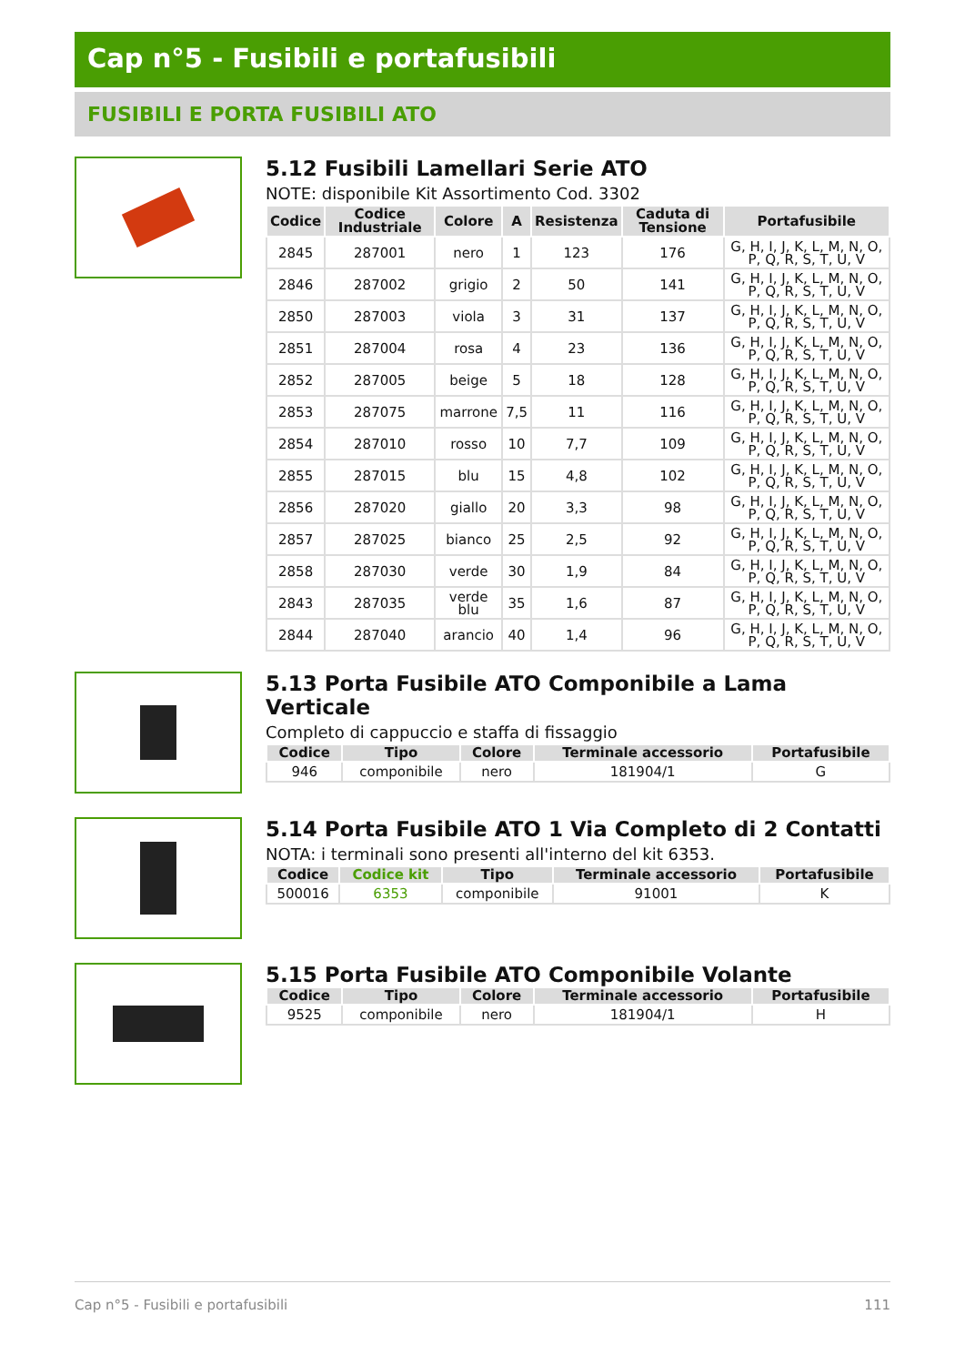Cap n°5 - Fusibili e portafusibili
FUSIBILI E PORTA FUSIBILI ATO
5.12 Fusibili Lamellari Serie ATO
NOTE: disponibile Kit Assortimento Cod. 3302
| Codice | Codice Industriale | Colore | A | Resistenza | Caduta di Tensione | Portafusibile |
| --- | --- | --- | --- | --- | --- | --- |
| 2845 | 287001 | nero | 1 | 123 | 176 | G, H, I, J, K, L, M, N, O, P, Q, R, S, T, U, V |
| 2846 | 287002 | grigio | 2 | 50 | 141 | G, H, I, J, K, L, M, N, O, P, Q, R, S, T, U, V |
| 2850 | 287003 | viola | 3 | 31 | 137 | G, H, I, J, K, L, M, N, O, P, Q, R, S, T, U, V |
| 2851 | 287004 | rosa | 4 | 23 | 136 | G, H, I, J, K, L, M, N, O, P, Q, R, S, T, U, V |
| 2852 | 287005 | beige | 5 | 18 | 128 | G, H, I, J, K, L, M, N, O, P, Q, R, S, T, U, V |
| 2853 | 287075 | marrone | 7,5 | 11 | 116 | G, H, I, J, K, L, M, N, O, P, Q, R, S, T, U, V |
| 2854 | 287010 | rosso | 10 | 7,7 | 109 | G, H, I, J, K, L, M, N, O, P, Q, R, S, T, U, V |
| 2855 | 287015 | blu | 15 | 4,8 | 102 | G, H, I, J, K, L, M, N, O, P, Q, R, S, T, U, V |
| 2856 | 287020 | giallo | 20 | 3,3 | 98 | G, H, I, J, K, L, M, N, O, P, Q, R, S, T, U, V |
| 2857 | 287025 | bianco | 25 | 2,5 | 92 | G, H, I, J, K, L, M, N, O, P, Q, R, S, T, U, V |
| 2858 | 287030 | verde | 30 | 1,9 | 84 | G, H, I, J, K, L, M, N, O, P, Q, R, S, T, U, V |
| 2843 | 287035 | verde blu | 35 | 1,6 | 87 | G, H, I, J, K, L, M, N, O, P, Q, R, S, T, U, V |
| 2844 | 287040 | arancio | 40 | 1,4 | 96 | G, H, I, J, K, L, M, N, O, P, Q, R, S, T, U, V |
5.13 Porta Fusibile ATO Componibile a Lama Verticale
Completo di cappuccio e staffa di fissaggio
| Codice | Tipo | Colore | Terminale accessorio | Portafusibile |
| --- | --- | --- | --- | --- |
| 946 | componibile | nero | 181904/1 | G |
5.14 Porta Fusibile ATO 1 Via Completo di 2 Contatti
NOTA: i terminali sono presenti all'interno del kit 6353.
| Codice | Codice kit | Tipo | Terminale accessorio | Portafusibile |
| --- | --- | --- | --- | --- |
| 500016 | 6353 | componibile | 91001 | K |
5.15 Porta Fusibile ATO Componibile Volante
| Codice | Tipo | Colore | Terminale accessorio | Portafusibile |
| --- | --- | --- | --- | --- |
| 9525 | componibile | nero | 181904/1 | H |
Cap n°5 - Fusibili e portafusibili 111